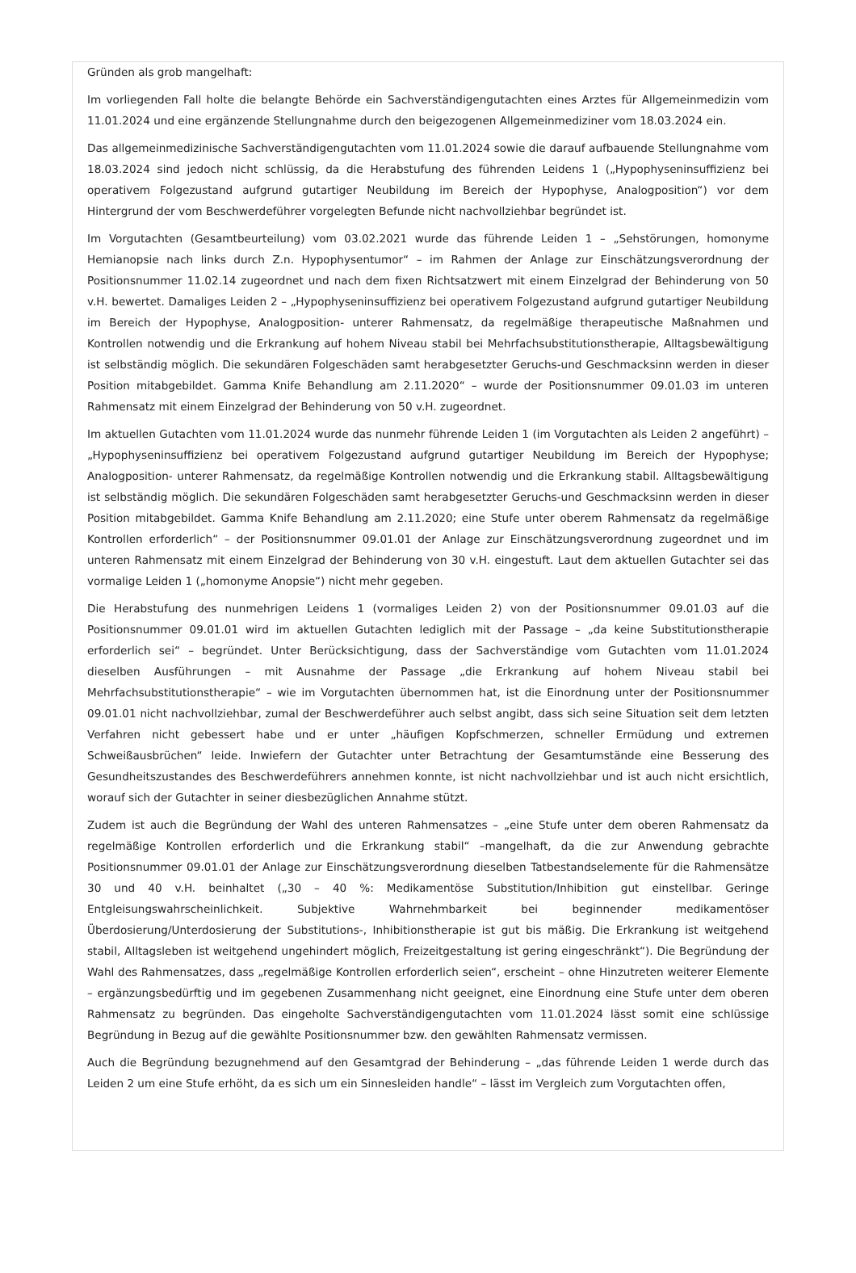Gründen als grob mangelhaft:
Im vorliegenden Fall holte die belangte Behörde ein Sachverständigengutachten eines Arztes für Allgemeinmedizin vom 11.01.2024 und eine ergänzende Stellungnahme durch den beigezogenen Allgemeinmediziner vom 18.03.2024 ein.
Das allgemeinmedizinische Sachverständigengutachten vom 11.01.2024 sowie die darauf aufbauende Stellungnahme vom 18.03.2024 sind jedoch nicht schlüssig, da die Herabstufung des führenden Leidens 1 („Hypophyseninsuffizienz bei operativem Folgezustand aufgrund gutartiger Neubildung im Bereich der Hypophyse, Analogposition“) vor dem Hintergrund der vom Beschwerdeführer vorgelegten Befunde nicht nachvollziehbar begründet ist.
Im Vorgutachten (Gesamtbeurteilung) vom 03.02.2021 wurde das führende Leiden 1 – „Sehstörungen, homonyme Hemianopsie nach links durch Z.n. Hypophysentumor“ – im Rahmen der Anlage zur Einschätzungsverordnung der Positionsnummer 11.02.14 zugeordnet und nach dem fixen Richtsatzwert mit einem Einzelgrad der Behinderung von 50 v.H. bewertet. Damaliges Leiden 2 – „Hypophyseninsuffizienz bei operativem Folgezustand aufgrund gutartiger Neubildung im Bereich der Hypophyse, Analogposition- unterer Rahmensatz, da regelmäßige therapeutische Maßnahmen und Kontrollen notwendig und die Erkrankung auf hohem Niveau stabil bei Mehrfachsubstitutionstherapie, Alltagsbewältigung ist selbständig möglich. Die sekundären Folgeschäden samt herabgesetzter Geruchs-und Geschmacksinn werden in dieser Position mitabgebildet. Gamma Knife Behandlung am 2.11.2020“ – wurde der Positionsnummer 09.01.03 im unteren Rahmensatz mit einem Einzelgrad der Behinderung von 50 v.H. zugeordnet.
Im aktuellen Gutachten vom 11.01.2024 wurde das nunmehr führende Leiden 1 (im Vorgutachten als Leiden 2 angeführt) – „Hypophyseninsuffizienz bei operativem Folgezustand aufgrund gutartiger Neubildung im Bereich der Hypophyse; Analogposition- unterer Rahmensatz, da regelmäßige Kontrollen notwendig und die Erkrankung stabil. Alltagsbewältigung ist selbständig möglich. Die sekundären Folgeschäden samt herabgesetzter Geruchs-und Geschmacksinn werden in dieser Position mitabgebildet. Gamma Knife Behandlung am 2.11.2020; eine Stufe unter oberem Rahmensatz da regelmäßige Kontrollen erforderlich“ – der Positionsnummer 09.01.01 der Anlage zur Einschätzungsverordnung zugeordnet und im unteren Rahmensatz mit einem Einzelgrad der Behinderung von 30 v.H. eingestuft. Laut dem aktuellen Gutachter sei das vormalige Leiden 1 („homonyme Anopsie“) nicht mehr gegeben.
Die Herabstufung des nunmehrigen Leidens 1 (vormaliges Leiden 2) von der Positionsnummer 09.01.03 auf die Positionsnummer 09.01.01 wird im aktuellen Gutachten lediglich mit der Passage – „da keine Substitutionstherapie erforderlich sei“ – begründet. Unter Berücksichtigung, dass der Sachverständige vom Gutachten vom 11.01.2024 dieselben Ausführungen – mit Ausnahme der Passage „die Erkrankung auf hohem Niveau stabil bei Mehrfachsubstitutionstherapie“ – wie im Vorgutachten übernommen hat, ist die Einordnung unter der Positionsnummer 09.01.01 nicht nachvollziehbar, zumal der Beschwerdeführer auch selbst angibt, dass sich seine Situation seit dem letzten Verfahren nicht gebessert habe und er unter „häufigen Kopfschmerzen, schneller Ermüdung und extremen Schweißausbrüchen“ leide. Inwiefern der Gutachter unter Betrachtung der Gesamtumstände eine Besserung des Gesundheitszustandes des Beschwerdeführers annehmen konnte, ist nicht nachvollziehbar und ist auch nicht ersichtlich, worauf sich der Gutachter in seiner diesbezüglichen Annahme stützt.
Zudem ist auch die Begründung der Wahl des unteren Rahmensatzes – „eine Stufe unter dem oberen Rahmensatz da regelmäßige Kontrollen erforderlich und die Erkrankung stabil“ –mangelhaft, da die zur Anwendung gebrachte Positionsnummer 09.01.01 der Anlage zur Einschätzungsverordnung dieselben Tatbestandselemente für die Rahmensätze 30 und 40 v.H. beinhaltet („30 – 40 %: Medikamentöse Substitution/Inhibition gut einstellbar. Geringe Entgleisungswahrscheinlichkeit. Subjektive Wahrnehmbarkeit bei beginnender medikamentöser Überdosierung/Unterdosierung der Substitutions-, Inhibitionstherapie ist gut bis mäßig. Die Erkrankung ist weitgehend stabil, Alltagsleben ist weitgehend ungehindert möglich, Freizeitgestaltung ist gering eingeschränkt“). Die Begründung der Wahl des Rahmensatzes, dass „regelmäßige Kontrollen erforderlich seien“, erscheint – ohne Hinzutreten weiterer Elemente – ergänzungsbedürftig und im gegebenen Zusammenhang nicht geeignet, eine Einordnung eine Stufe unter dem oberen Rahmensatz zu begründen. Das eingeholte Sachverständigengutachten vom 11.01.2024 lässt somit eine schlüssige Begründung in Bezug auf die gewählte Positionsnummer bzw. den gewählten Rahmensatz vermissen.
Auch die Begründung bezugnehmend auf den Gesamtgrad der Behinderung – „das führende Leiden 1 werde durch das Leiden 2 um eine Stufe erhöht, da es sich um ein Sinnesleiden handle“ – lässt im Vergleich zum Vorgutachten offen,